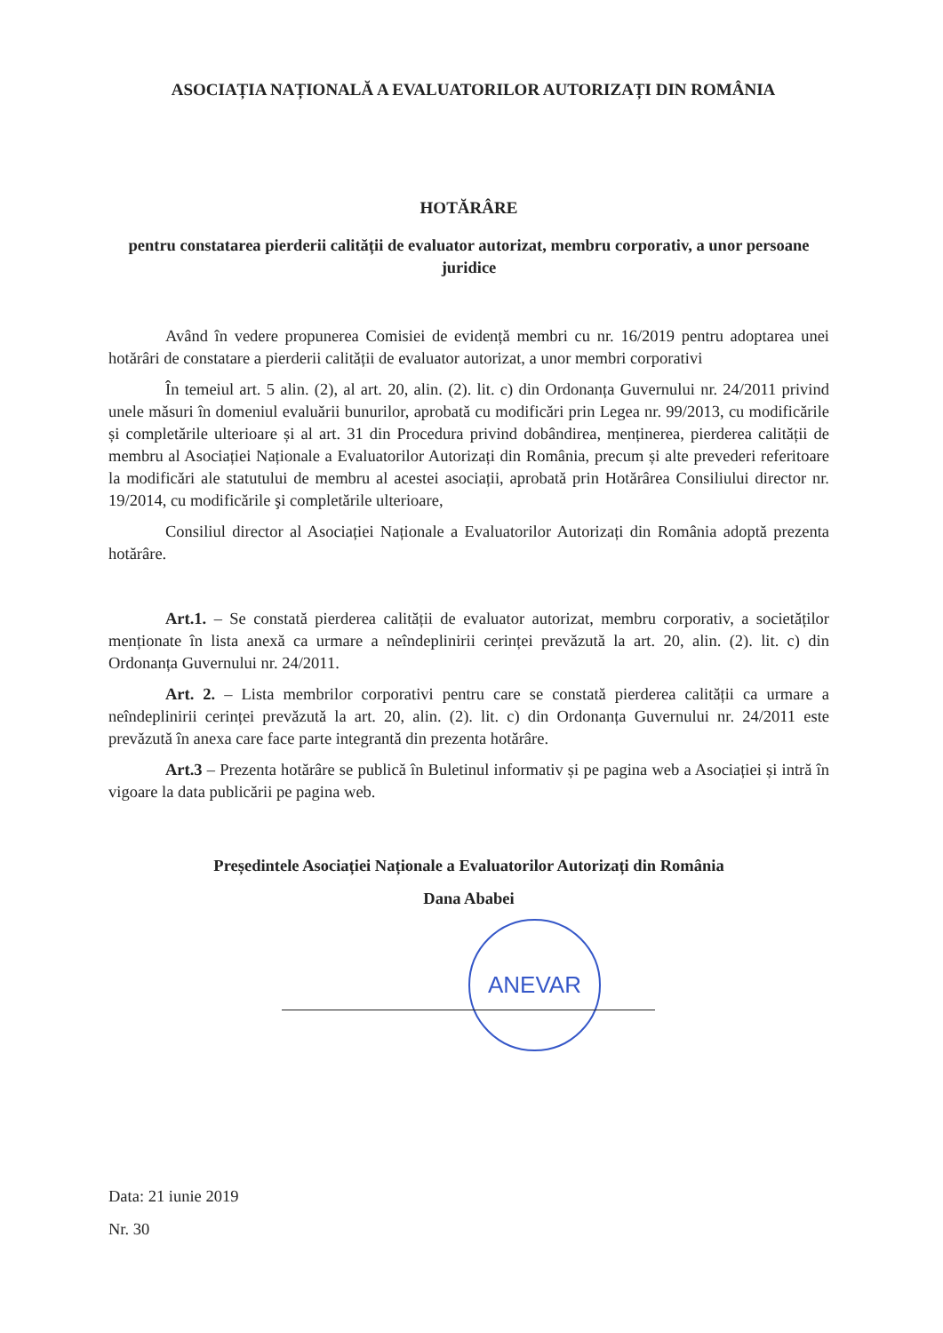ASOCIAȚIA NAȚIONALĂ A EVALUATORILOR AUTORIZAȚI DIN ROMÂNIA
HOTĂRÂRE
pentru constatarea pierderii calității de evaluator autorizat, membru corporativ, a unor persoane juridice
Având în vedere propunerea Comisiei de evidență membri cu nr. 16/2019 pentru adoptarea unei hotărâri de constatare a pierderii calității de evaluator autorizat, a unor membri corporativi
În temeiul art. 5 alin. (2), al art. 20, alin. (2). lit. c) din Ordonanța Guvernului nr. 24/2011 privind unele măsuri în domeniul evaluării bunurilor, aprobată cu modificări prin Legea nr. 99/2013, cu modificările și completările ulterioare și al art. 31 din Procedura privind dobândirea, menținerea, pierderea calității de membru al Asociației Naționale a Evaluatorilor Autorizați din România, precum și alte prevederi referitoare la modificări ale statutului de membru al acestei asociații, aprobată prin Hotărârea Consiliului director nr. 19/2014, cu modificările şi completările ulterioare,
Consiliul director al Asociației Naționale a Evaluatorilor Autorizați din România adoptă prezenta hotărâre.
Art.1. – Se constată pierderea calității de evaluator autorizat, membru corporativ, a societăților menționate în lista anexă ca urmare a neîndeplinirii cerinței prevăzută la art. 20, alin. (2). lit. c) din Ordonanța Guvernului nr. 24/2011.
Art. 2. – Lista membrilor corporativi pentru care se constată pierderea calității ca urmare a neîndeplinirii cerinței prevăzută la art. 20, alin. (2). lit. c) din Ordonanța Guvernului nr. 24/2011 este prevăzută în anexa care face parte integrantă din prezenta hotărâre.
Art.3 – Prezenta hotărâre se publică în Buletinul informativ și pe pagina web a Asociației și intră în vigoare la data publicării pe pagina web.
Președintele Asociației Naționale a Evaluatorilor Autorizați din România
Dana Ababei
ANEVAR
Data: 21 iunie 2019
Nr. 30